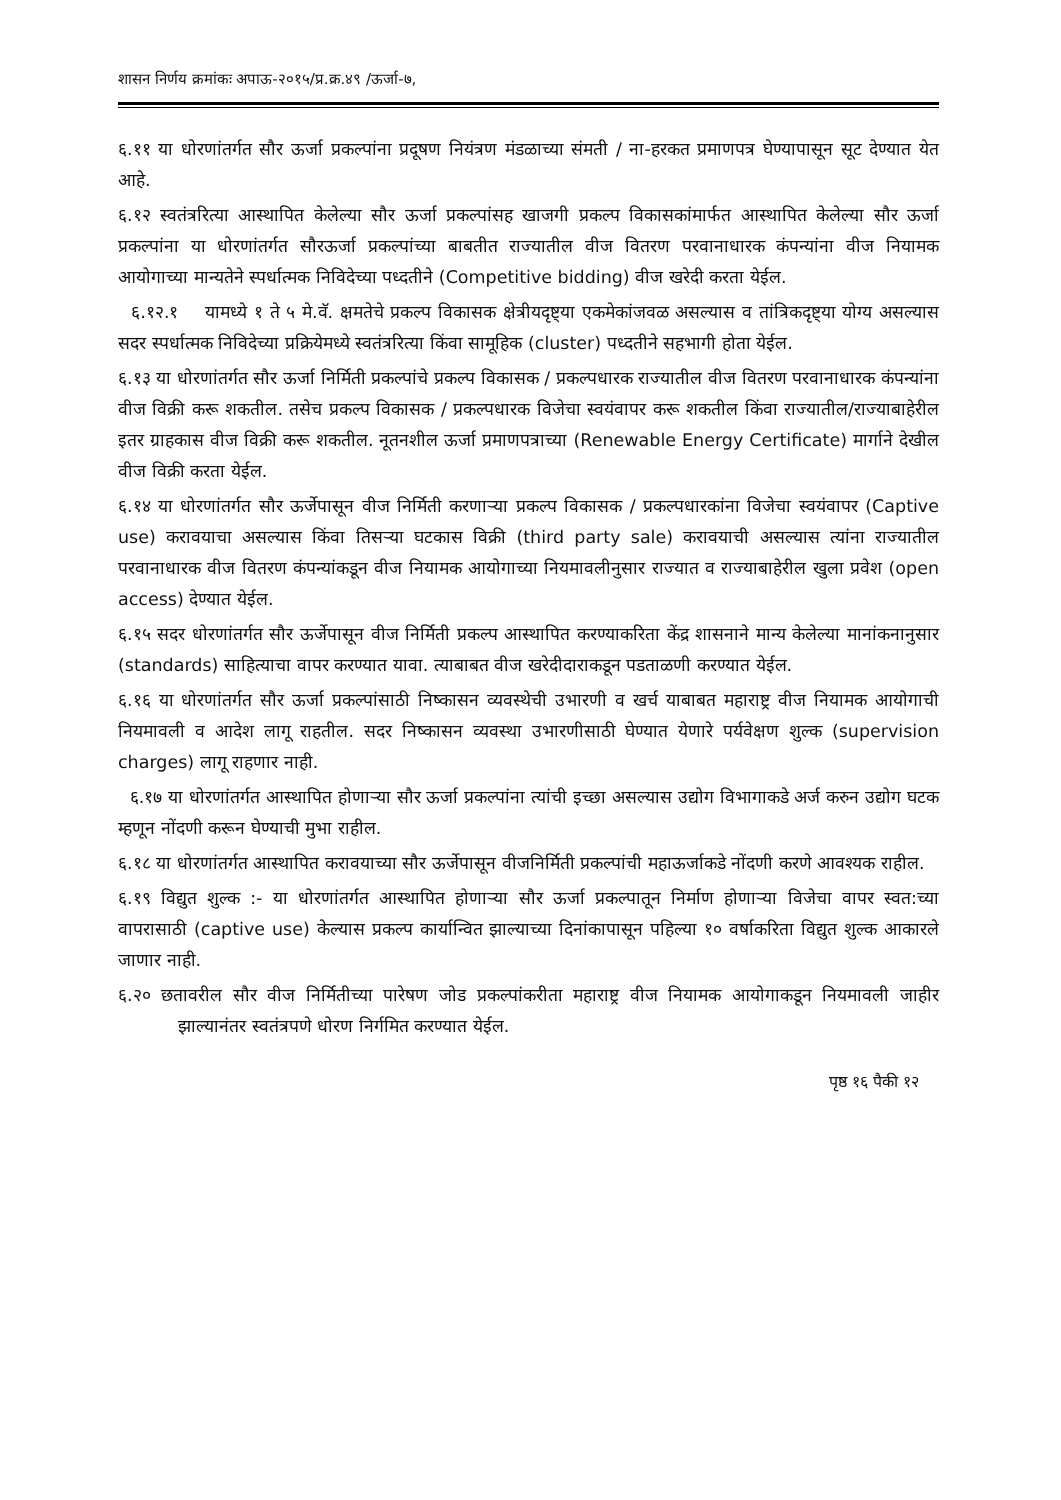शासन निर्णय क्रमांकः अपाऊ-२०१५/प्र.क्र.४९ /ऊर्जा-७,
६.११ या धोरणांतर्गत सौर ऊर्जा प्रकल्पांना प्रदूषण नियंत्रण मंडळाच्या संमती / ना-हरकत प्रमाणपत्र घेण्यापासून सूट देण्यात येत आहे.
६.१२ स्वतंत्ररित्या आस्थापित केलेल्या सौर ऊर्जा प्रकल्पांसह खाजगी प्रकल्प विकासकांमार्फत आस्थापित केलेल्या सौर ऊर्जा प्रकल्पांना या धोरणांतर्गत सौरऊर्जा प्रकल्पांच्या बाबतीत राज्यातील वीज वितरण परवानाधारक कंपन्यांना वीज नियामक आयोगाच्या मान्यतेने स्पर्धात्मक निविदेच्या पध्दतीने (Competitive bidding) वीज खरेदी करता येईल.
६.१२.१ यामध्ये १ ते ५ मे.वॅ. क्षमतेचे प्रकल्प विकासक क्षेत्रीयदृष्ट्या एकमेकांजवळ असल्यास व तांत्रिकदृष्ट्या योग्य असल्यास सदर स्पर्धात्मक निविदेच्या प्रक्रियेमध्ये स्वतंत्ररित्या किंवा सामूहिक (cluster) पध्दतीने सहभागी होता येईल.
६.१३ या धोरणांतर्गत सौर ऊर्जा निर्मिती प्रकल्पांचे प्रकल्प विकासक / प्रकल्पधारक राज्यातील वीज वितरण परवानाधारक कंपन्यांना वीज विक्री करू शकतील. तसेच प्रकल्प विकासक / प्रकल्पधारक विजेचा स्वयंवापर करू शकतील किंवा राज्यातील/राज्याबाहेरील इतर ग्राहकास वीज विक्री करू शकतील. नूतनशील ऊर्जा प्रमाणपत्राच्या (Renewable Energy Certificate) मार्गाने देखील वीज विक्री करता येईल.
६.१४ या धोरणांतर्गत सौर ऊर्जेपासून वीज निर्मिती करणाऱ्या प्रकल्प विकासक / प्रकल्पधारकांना विजेचा स्वयंवापर (Captive use) करावयाचा असल्यास किंवा तिसऱ्या घटकास विक्री (third party sale) करावयाची असल्यास त्यांना राज्यातील परवानाधारक वीज वितरण कंपन्यांकडून वीज नियामक आयोगाच्या नियमावलीनुसार राज्यात व राज्याबाहेरील खुला प्रवेश (open access) देण्यात येईल.
६.१५ सदर धोरणांतर्गत सौर ऊर्जेपासून वीज निर्मिती प्रकल्प आस्थापित करण्याकरिता केंद्र शासनाने मान्य केलेल्या मानांकनानुसार (standards) साहित्याचा वापर करण्यात यावा. त्याबाबत वीज खरेदीदाराकडून पडताळणी करण्यात येईल.
६.१६ या धोरणांतर्गत सौर ऊर्जा प्रकल्पांसाठी निष्कासन व्यवस्थेची उभारणी व खर्च याबाबत महाराष्ट्र वीज नियामक आयोगाची नियमावली व आदेश लागू राहतील. सदर निष्कासन व्यवस्था उभारणीसाठी घेण्यात येणारे पर्यवेक्षण शुल्क (supervision charges) लागू राहणार नाही.
६.१७ या धोरणांतर्गत आस्थापित होणाऱ्या सौर ऊर्जा प्रकल्पांना त्यांची इच्छा असल्यास उद्योग विभागाकडे अर्ज करुन उद्योग घटक म्हणून नोंदणी करून घेण्याची मुभा राहील.
६.१८ या धोरणांतर्गत आस्थापित करावयाच्या सौर ऊर्जेपासून वीजनिर्मिती प्रकल्पांची महाऊर्जाकडे नोंदणी करणे आवश्यक राहील.
६.१९ विद्युत शुल्क :- या धोरणांतर्गत आस्थापित होणाऱ्या सौर ऊर्जा प्रकल्पातून निर्माण होणाऱ्या विजेचा वापर स्वत:च्या वापरासाठी (captive use) केल्यास प्रकल्प कार्यान्वित झाल्याच्या दिनांकापासून पहिल्या १० वर्षाकरिता विद्युत शुल्क आकारले जाणार नाही.
६.२० छतावरील सौर वीज निर्मितीच्या पारेषण जोड प्रकल्पांकरीता महाराष्ट्र वीज नियामक आयोगाकडून नियमावली जाहीर झाल्यानंतर स्वतंत्रपणे धोरण निर्गमित करण्यात येईल.
पृष्ठ १६ पैकी १२